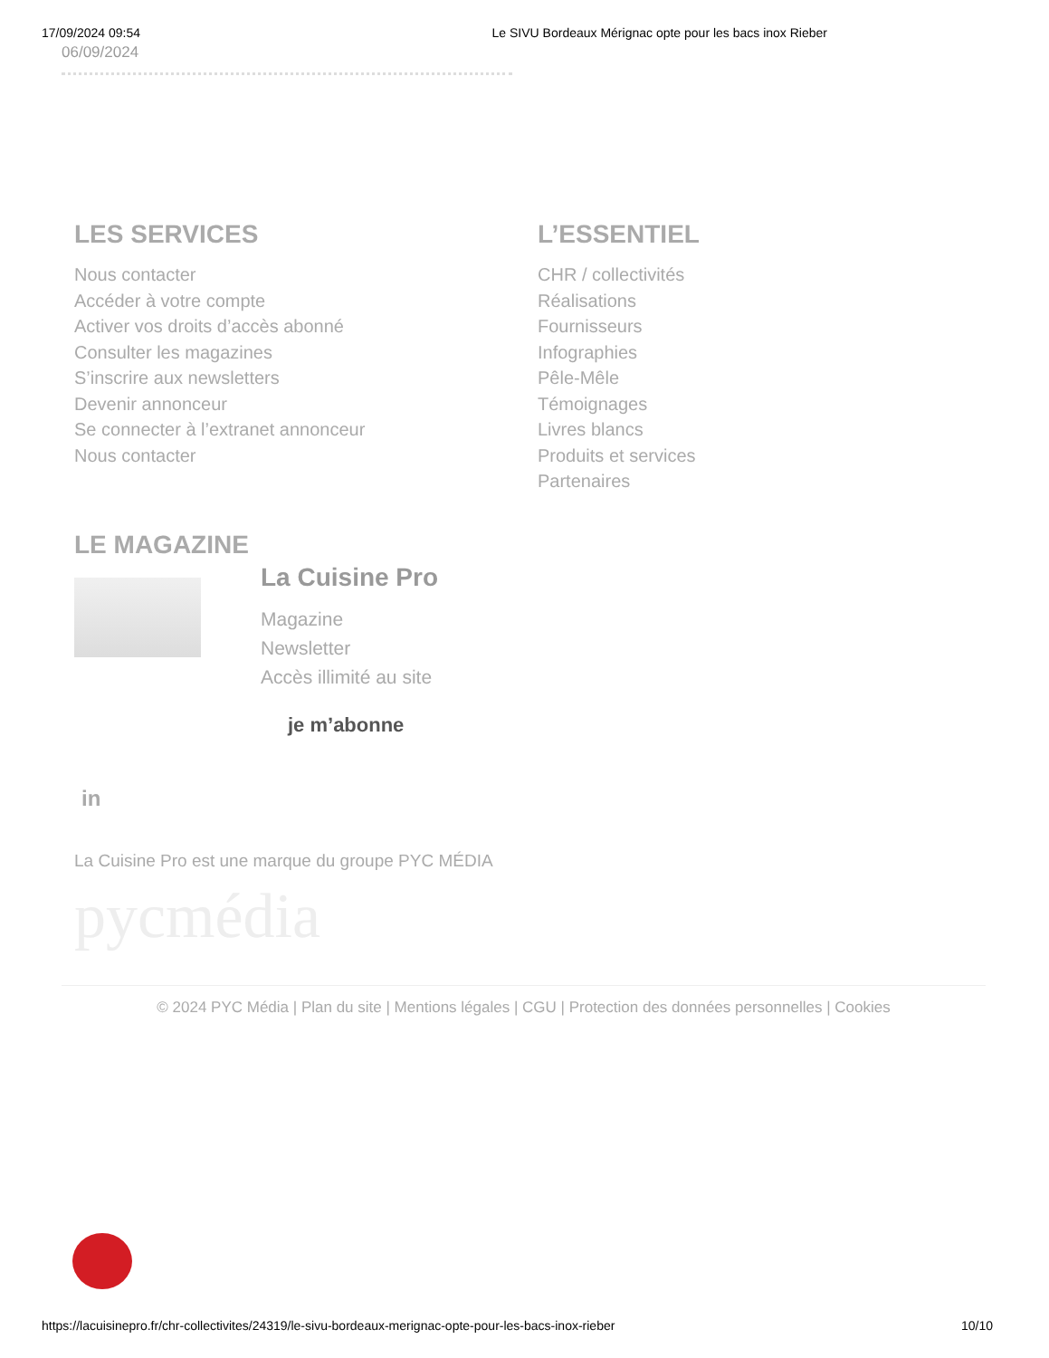17/09/2024 09:54 Le SIVU Bordeaux Mérignac opte pour les bacs inox Rieber
06/09/2024
LES SERVICES
Nous contacter
Accéder à votre compte
Activer vos droits d’accès abonné
Consulter les magazines
S’inscrire aux newsletters
Devenir annonceur
Se connecter à l’extranet annonceur
Nous contacter
L’ESSENTIEL
CHR / collectivités
Réalisations
Fournisseurs
Infographies
Pêle-Mêle
Témoignages
Livres blancs
Produits et services
Partenaires
LE MAGAZINE
La Cuisine Pro
Magazine
Newsletter
Accès illimité au site
je m’abonne
in
La Cuisine Pro est une marque du groupe PYC MÉDIA
pycmédia
© 2024 PYC Média | Plan du site | Mentions légales | CGU | Protection des données personnelles | Cookies
https://lacuisinepro.fr/chr-collectivites/24319/le-sivu-bordeaux-merignac-opte-pour-les-bacs-inox-rieber 10/10